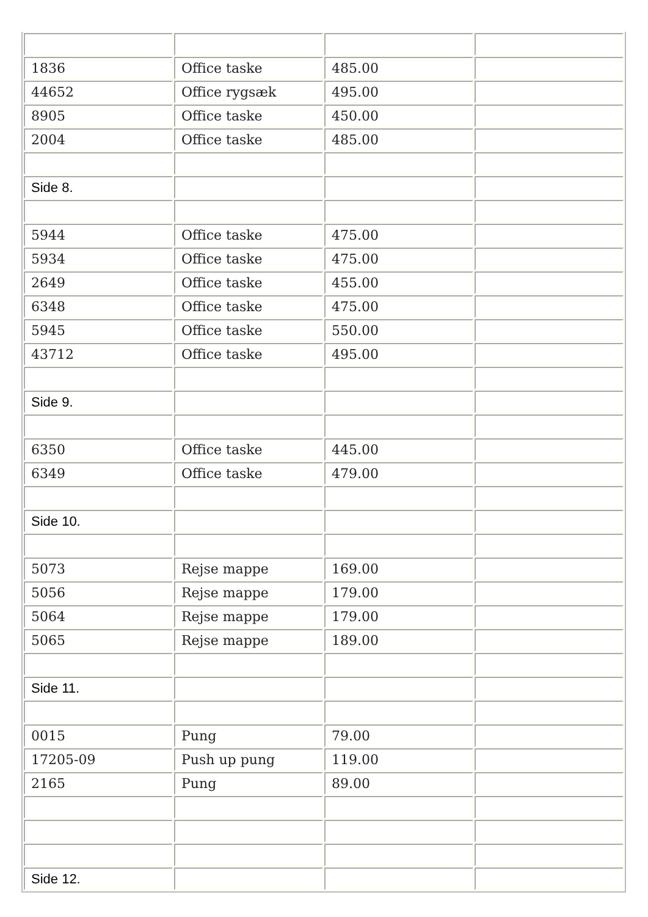| 1836 | Office taske | 485.00 | |
| 44652 | Office rygsæk | 495.00 | |
| 8905 | Office taske | 450.00 | |
| 2004 | Office taske | 485.00 | |
| Side 8. | | | |
| 5944 | Office taske | 475.00 | |
| 5934 | Office taske | 475.00 | |
| 2649 | Office taske | 455.00 | |
| 6348 | Office taske | 475.00 | |
| 5945 | Office taske | 550.00 | |
| 43712 | Office taske | 495.00 | |
| Side 9. | | | |
| 6350 | Office taske | 445.00 | |
| 6349 | Office taske | 479.00 | |
| Side 10. | | | |
| 5073 | Rejse mappe | 169.00 | |
| 5056 | Rejse mappe | 179.00 | |
| 5064 | Rejse mappe | 179.00 | |
| 5065 | Rejse mappe | 189.00 | |
| Side 11. | | | |
| 0015 | Pung | 79.00 | |
| 17205-09 | Push up pung | 119.00 | |
| 2165 | Pung | 89.00 | |
| Side 12. | | | |